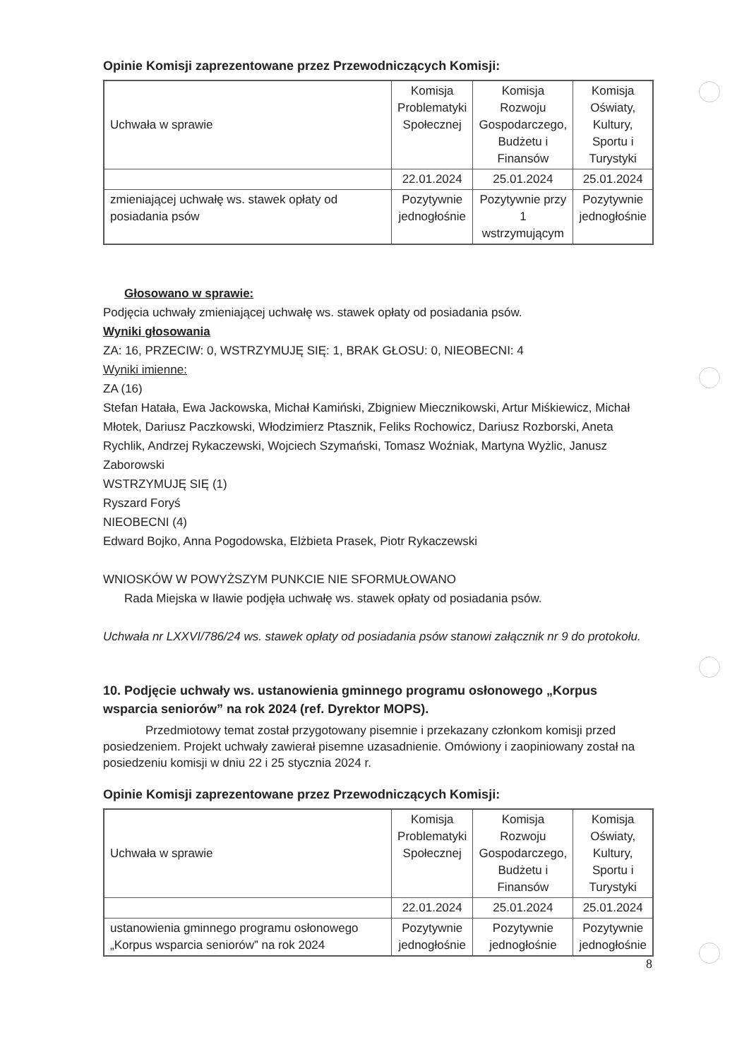Opinie Komisji zaprezentowane przez Przewodniczących Komisji:
| Uchwała w sprawie | Komisja Problematyki Społecznej | Komisja Rozwoju Gospodarczego, Budżetu i Finansów | Komisja Oświaty, Kultury, Sportu i Turystyki |
| | 22.01.2024 | 25.01.2024 | 25.01.2024 |
| zmieniającej uchwałę ws. stawek opłaty od posiadania psów | Pozytywnie jednogłośnie | Pozytywnie przy 1 wstrzymującym | Pozytywnie jednogłośnie |
Głosowano w sprawie:
Podjęcia uchwały zmieniającej uchwałę ws. stawek opłaty od posiadania psów.
Wyniki głosowania
ZA: 16, PRZECIW: 0, WSTRZYMUJĘ SIĘ: 1, BRAK GŁOSU: 0, NIEOBECNI: 4
Wyniki imienne:
ZA (16)
Stefan Hatała, Ewa Jackowska, Michał Kamiński, Zbigniew Miecznikowski, Artur Miśkiewicz, Michał Młotek, Dariusz Paczkowski, Włodzimierz Ptasznik, Feliks Rochowicz, Dariusz Rozborski, Aneta Rychlik, Andrzej Rykaczewski, Wojciech Szymański, Tomasz Woźniak, Martyna Wyżlic, Janusz Zaborowski
WSTRZYMUJĘ SIĘ (1)
Ryszard Foryś
NIEOBECNI (4)
Edward Bojko, Anna Pogodowska, Elżbieta Prasek, Piotr Rykaczewski
WNIOSKÓW W POWYŻSZYM PUNKCIE NIE SFORMUŁOWANO
Rada Miejska w Iławie podjęła uchwałę ws. stawek opłaty od posiadania psów.
Uchwała nr LXXVI/786/24 ws. stawek opłaty od posiadania psów stanowi załącznik nr 9 do protokołu.
10. Podjęcie uchwały ws. ustanowienia gminnego programu osłonowego „Korpus wsparcia seniorów” na rok 2024 (ref. Dyrektor MOPS).
Przedmiotowy temat został przygotowany pisemnie i przekazany członkom komisji przed posiedzeniem. Projekt uchwały zawierał pisemne uzasadnienie. Omówiony i zaopiniowany został na posiedzeniu komisji w dniu 22 i 25 stycznia 2024 r.
Opinie Komisji zaprezentowane przez Przewodniczących Komisji:
| Uchwała w sprawie | Komisja Problematyki Społecznej | Komisja Rozwoju Gospodarczego, Budżetu i Finansów | Komisja Oświaty, Kultury, Sportu i Turystyki |
| | 22.01.2024 | 25.01.2024 | 25.01.2024 |
| ustanowienia gminnego programu osłonowego „Korpus wsparcia seniorów” na rok 2024 | Pozytywnie jednogłośnie | Pozytywnie jednogłośnie | Pozytywnie jednogłośnie |
8